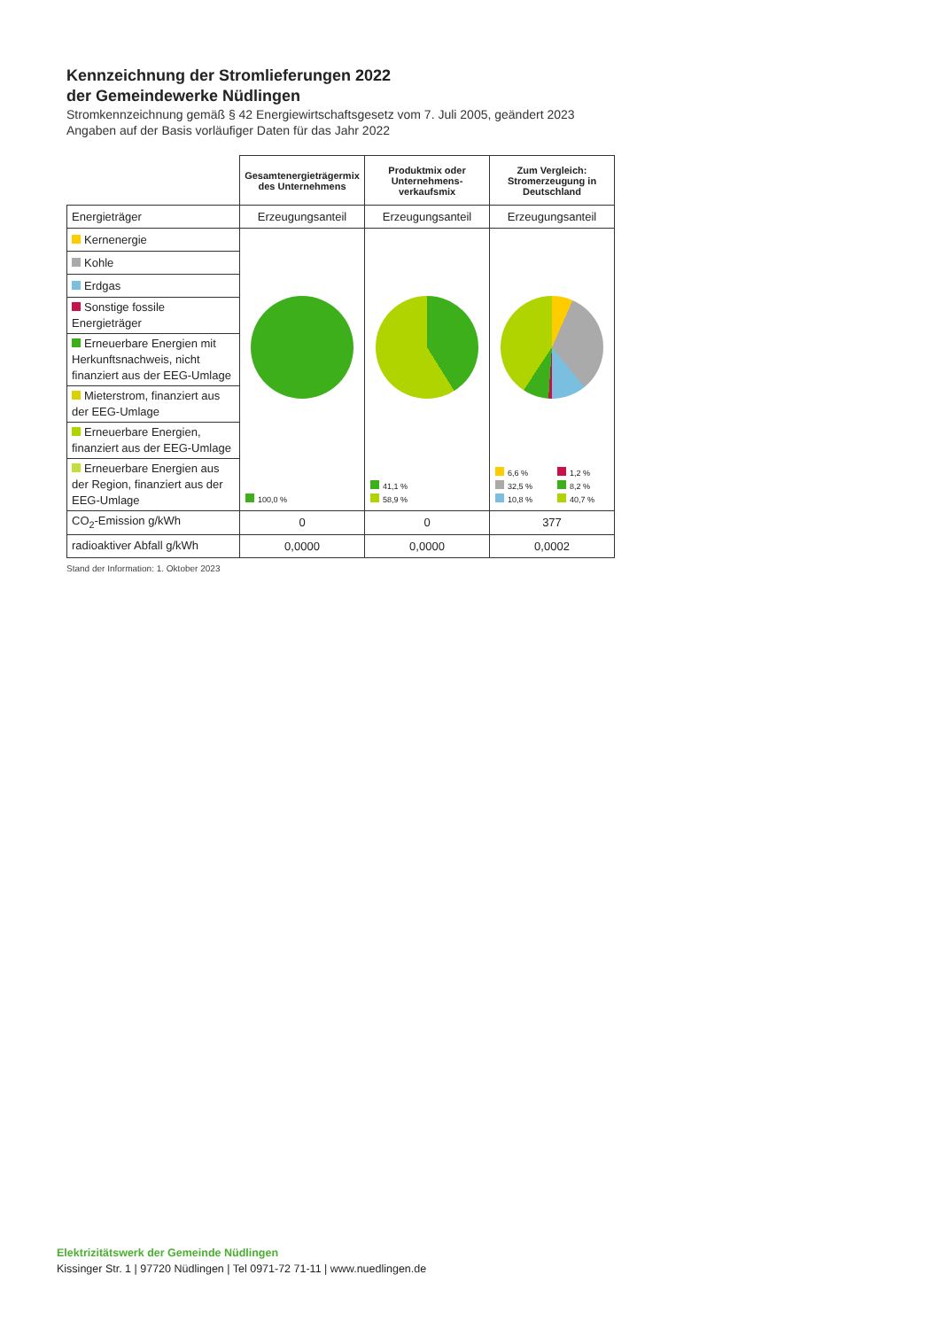Kennzeichnung der Stromlieferungen 2022
der Gemeindewerke Nüdlingen
Stromkennzeichnung gemäß § 42 Energiewirtschaftsgesetz vom 7. Juli 2005, geändert 2023
Angaben auf der Basis vorläufiger Daten für das Jahr 2022
| | Gesamtenergieträgermix des Unternehmens | Produktmix oder Unternehmens-verkaufsmix | Zum Vergleich: Stromerzeugung in Deutschland |
| --- | --- | --- | --- |
| Energieträger | Erzeugungsanteil | Erzeugungsanteil | Erzeugungsanteil |
| Kernenergie | 100,0 % | 41,1 % 58,9 % | 6,6 % 1,2 % 32,5 % 8,2 % 10,8 % 40,7 % |
| Kohle | | | |
| Erdgas | | | |
| Sonstige fossile Energieträger | | | |
| Erneuerbare Energien mit Herkunftsnachweis, nicht finanziert aus der EEG-Umlage | | | |
| Mieterstrom, finanziert aus der EEG-Umlage | | | |
| Erneuerbare Energien, finanziert aus der EEG-Umlage | | | |
| Erneuerbare Energien aus der Region, finanziert aus der EEG-Umlage | | | |
| CO<sub>2</sub>-Emission g/kWh | 0 | 0 | 377 |
| radioaktiver Abfall g/kWh | 0,0000 | 0,0000 | 0,0002 |
Stand der Information: 1. Oktober 2023
Elektrizitätswerk der Gemeinde Nüdlingen
Kissinger Str. 1 | 97720 Nüdlingen | Tel 0971-72 71-11 | www.nuedlingen.de